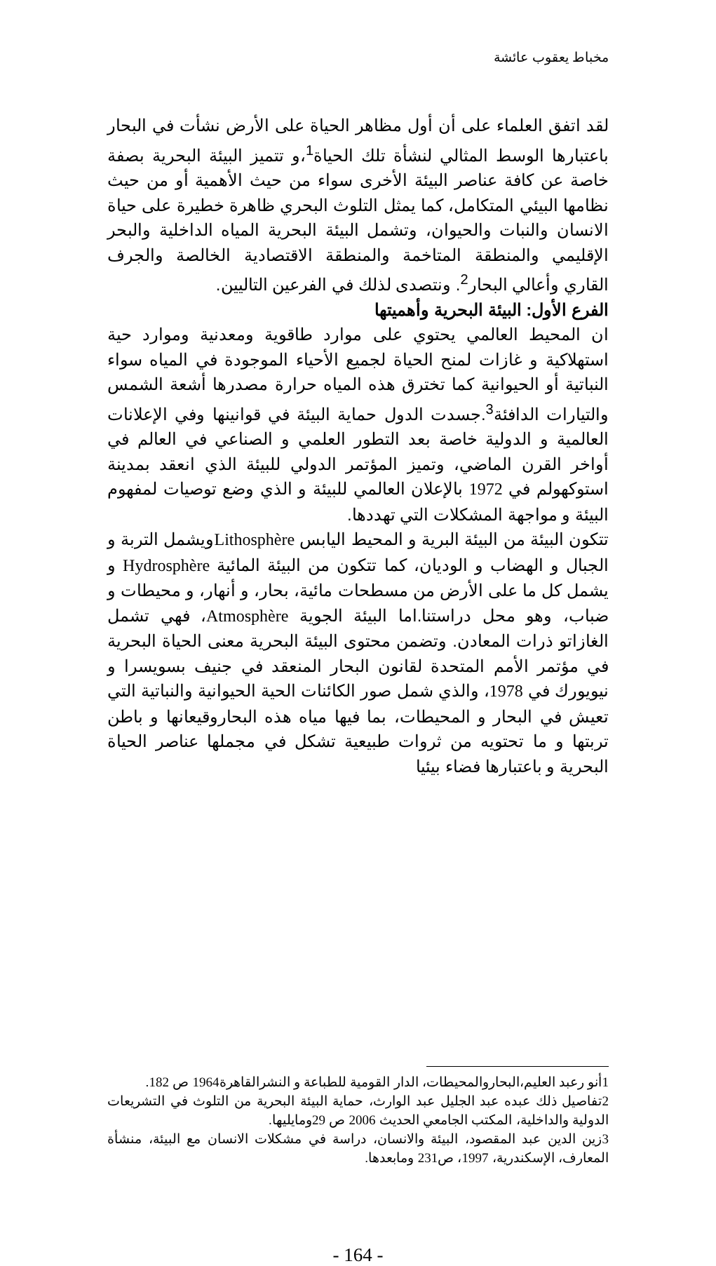مخباط يعقوب عائشة
لقد اتفق العلماء على أن أول مظاهر الحياة على الأرض نشأت في البحار باعتبارها الوسط المثالي لنشأة تلك الحياة<sup>1</sup>،و تتميز البيئة البحرية بصفة خاصة عن كافة عناصر البيئة الأخرى سواء من حيث الأهمية أو من حيث نظامها البيئي المتكامل، كما يمثل التلوث البحري ظاهرة خطيرة على حياة الانسان والنبات والحيوان، وتشمل البيئة البحرية المياه الداخلية والبحر الإقليمي والمنطقة المتاخمة والمنطقة الاقتصادية الخالصة والجرف القاري وأعالي البحار<sup>2</sup>. ونتصدى لذلك في الفرعين التاليين.
الفرع الأول: البيئة البحرية وأهميتها
ان المحيط العالمي يحتوي على موارد طاقوية ومعدنية وموارد حية استهلاكية و غازات لمنح الحياة لجميع الأحياء الموجودة في المياه سواء النباتية أو الحيوانية كما تخترق هذه المياه حرارة مصدرها أشعة الشمس والتيارات الدافئة<sup>3</sup>.جسدت الدول حماية البيئة في قوانينها وفي الإعلانات العالمية و الدولية خاصة بعد التطور العلمي و الصناعي في العالم في أواخر القرن الماضي، وتميز المؤتمر الدولي للبيئة الذي انعقد بمدينة استوكهولم في 1972 بالإعلان العالمي للبيئة و الذي وضع توصيات لمفهوم البيئة و مواجهة المشكلات التي تهددها.
تتكون البيئة من البيئة البرية و المحيط اليابس Lithosphèreويشمل التربة و الجبال و الهضاب و الوديان، كما تتكون من البيئة المائية Hydrosphère و يشمل كل ما على الأرض من مسطحات مائية، بحار، و أنهار، و محيطات و ضباب، وهو محل دراستنا.اما البيئة الجوية Atmosphère، فهي تشمل الغازاتو ذرات المعادن. وتضمن محتوى البيئة البحرية معنى الحياة البحرية في مؤتمر الأمم المتحدة لقانون البحار المنعقد في جنيف بسويسرا و نيويورك في 1978، والذي شمل صور الكائنات الحية الحيوانية والنباتية التي تعيش في البحار و المحيطات، بما فيها مياه هذه البحاروقيعانها و باطن تربتها و ما تحتويه من ثروات طبيعية تشكل في مجملها عناصر الحياة البحرية و باعتبارها فضاء بيئيا
1أنو رعبد العليم،البحاروالمحيطات، الدار القومية للطباعة و النشرالقاهرة1964 ص 182.
2تفاصيل ذلك عبده عبد الجليل عبد الوارث، حماية البيئة البحرية من التلوث في التشريعات الدولية والداخلية، المكتب الجامعي الحديث 2006 ص 29ومايليها.
3زين الدين عبد المقصود، البيئة والانسان، دراسة في مشكلات الانسان مع البيئة، منشأة المعارف، الإسكندرية، 1997، ص231 ومابعدها.
- 164 -